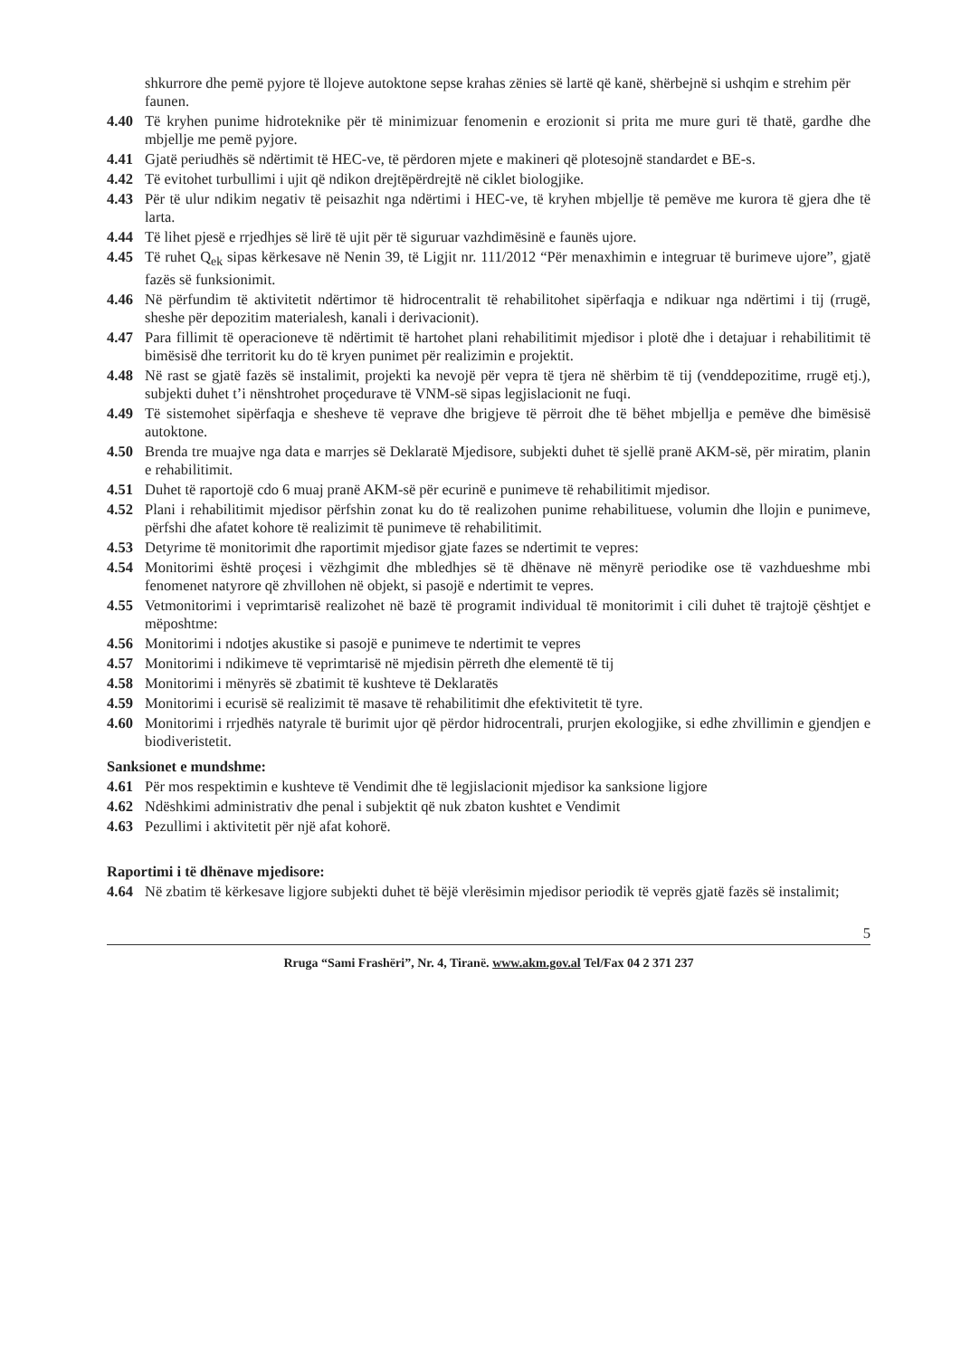shkurrore dhe pemë pyjore të llojeve autoktone sepse krahas zënies së lartë që kanë, shërbejnë si ushqim e strehim për faunen.
4.40 Të kryhen punime hidroteknike për të minimizuar fenomenin e erozionit si prita me mure guri të thatë, gardhe dhe mbjellje me pemë pyjore.
4.41 Gjatë periudhës së ndërtimit të HEC-ve, të përdoren mjete e makineri që plotesojnë standardet e BE-s.
4.42 Të evitohet turbullimi i ujit që ndikon drejtëpërdrejtë në ciklet biologjike.
4.43 Për të ulur ndikim negativ të peisazhit nga ndërtimi i HEC-ve, të kryhen mbjellje të pemëve me kurora të gjera dhe të larta.
4.44 Të lihet pjesë e rrjedhjes së lirë të ujit për të siguruar vazhdimësinë e faunës ujore.
4.45 Të ruhet Q<sub>ek</sub> sipas kërkesave në Nenin 39, të Ligjit nr. 111/2012 “Për menaxhimin e integruar të burimeve ujore”, gjatë fazës së funksionimit.
4.46 Në përfundim të aktivitetit ndërtimor të hidrocentralit të rehabilitohet sipërfaqja e ndikuar nga ndërtimi i tij (rrugë, sheshe për depozitim materialesh, kanali i derivacionit).
4.47 Para fillimit të operacioneve të ndërtimit të hartohet plani rehabilitimit mjedisor i plotë dhe i detajuar i rehabilitimit të bimësisë dhe territorit ku do të kryen punimet për realizimin e projektit.
4.48 Në rast se gjatë fazës së instalimit, projekti ka nevojë për vepra të tjera në shërbim të tij (venddepozitime, rrugë etj.), subjekti duhet t’i nënshtrohet proçedurave të VNM-së sipas legjislacionit ne fuqi.
4.49 Të sistemohet sipërfaqja e shesheve të veprave dhe brigjeve të përroit dhe të bëhet mbjellja e pemëve dhe bimësisë autoktone.
4.50 Brenda tre muajve nga data e marrjes së Deklaratë Mjedisore, subjekti duhet të sjellë pranë AKM-së, për miratim, planin e rehabilitimit.
4.51 Duhet të raportojë cdo 6 muaj pranë AKM-së për ecurinë e punimeve të rehabilitimit mjedisor.
4.52 Plani i rehabilitimit mjedisor përfshin zonat ku do të realizohen punime rehabilituese, volumin dhe llojin e punimeve, përfshi dhe afatet kohore të realizimit të punimeve të rehabilitimit.
4.53 Detyrime të monitorimit dhe raportimit mjedisor gjate fazes se ndertimit te vepres:
4.54 Monitorimi është proçesi i vëzhgimit dhe mbledhjes së të dhënave në mënyrë periodike ose të vazhdueshme mbi fenomenet natyrore që zhvillohen në objekt, si pasojë e ndertimit te vepres.
4.55 Vetmonitorimi i veprimtarisë realizohet në bazë të programit individual të monitorimit i cili duhet të trajtojë çështjet e mëposhtme:
4.56 Monitorimi i ndotjes akustike si pasojë e punimeve te ndertimit te vepres
4.57 Monitorimi i ndikimeve të veprimtarisë në mjedisin përreth dhe elementë të tij
4.58 Monitorimi i mënyrës së zbatimit të kushteve të Deklaratës
4.59 Monitorimi i ecurisë së realizimit të masave të rehabilitimit dhe efektivitetit të tyre.
4.60 Monitorimi i rrjedhës natyrale të burimit ujor që përdor hidrocentrali, prurjen ekologjike, si edhe zhvillimin e gjendjen e biodiveristetit.
Sanksionet e mundshme:
4.61 Për mos respektimin e kushteve të Vendimit dhe të legjislacionit mjedisor ka sanksione ligjore
4.62 Ndëshkimi administrativ dhe penal i subjektit që nuk zbaton kushtet e Vendimit
4.63 Pezullimi i aktivitetit për një afat kohorë.
Raportimi i të dhënave mjedisore:
4.64 Në zbatim të kërkesave ligjore subjekti duhet të bëjë vlerësimin mjedisor periodik të veprës gjatë fazës së instalimit;
5
Rruga “Sami Frashëri”, Nr. 4, Tiranë. www.akm.gov.al Tel/Fax 04 2 371 237